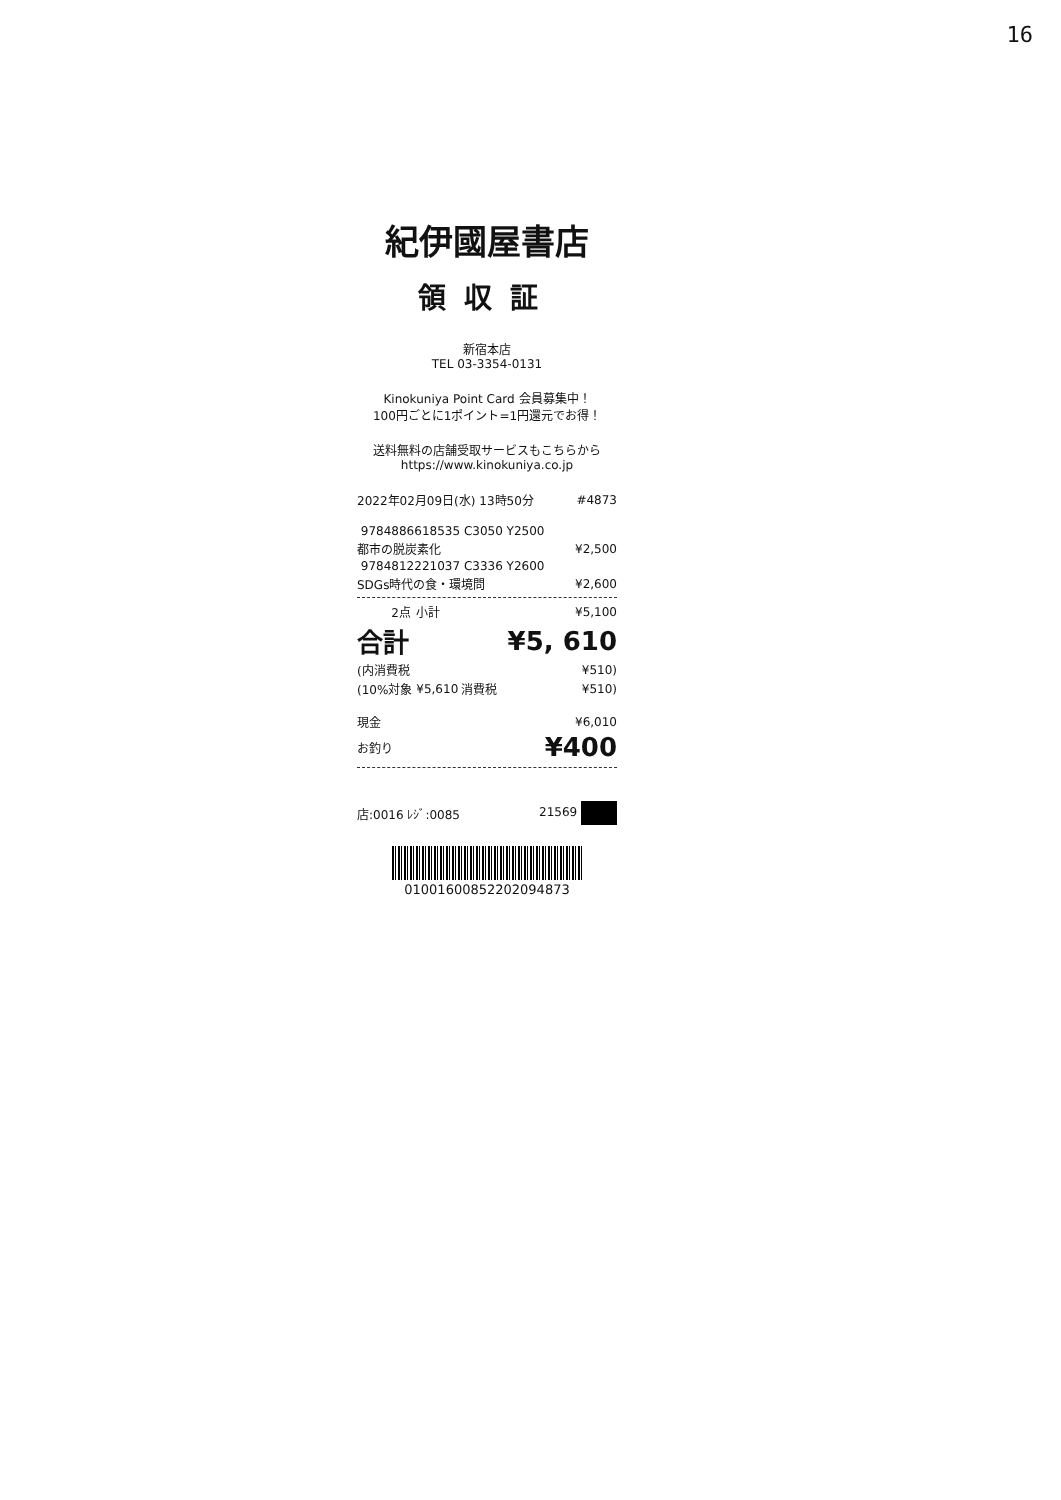16
紀伊國屋書店
領収証
新宿本店
TEL 03-3354-0131
Kinokuniya Point Card 会員募集中！
100円ごとに1ポイント=1円還元でお得！
送料無料の店舗受取サービスもこちらから
https://www.kinokuniya.co.jp
| 2022年02月09日(水) 13時50分 | #4873 |
| 9784886618535 C3050 Y2500 | |
| 都市の脱炭素化 | ¥2,500 |
| 9784812221037 C3336 Y2600 | |
| SDGs時代の食・環境問 | ¥2,600 |
| 2点 | 小計 | | ¥5,100 |
| 合計 | | | ¥5, 610 |
| (内消費税 | | | ¥510) |
| (10%対象 | ¥5,610 | 消費税 | ¥510) |
| 現金 | ¥6,010 |
| お釣り | ¥400 |
| 店:0016 ﾚｼﾞ:0085 | 21569 |
01001600852202094873